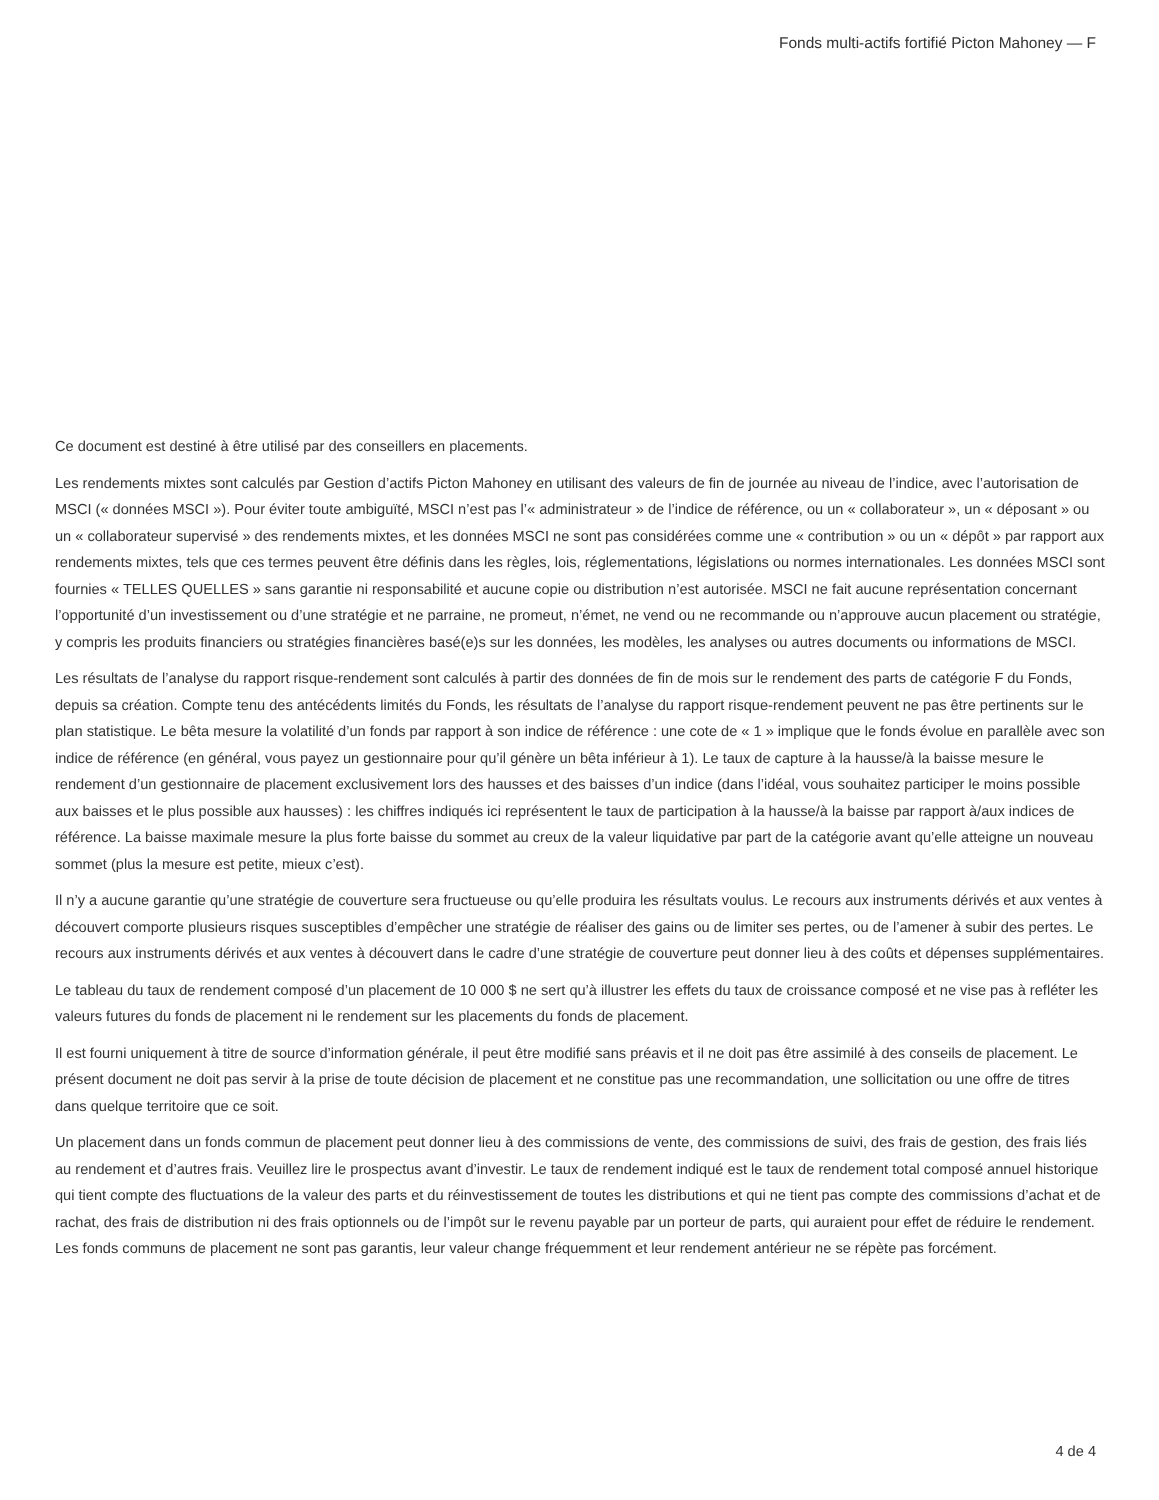Fonds multi-actifs fortifié Picton Mahoney — F
Ce document est destiné à être utilisé par des conseillers en placements.
Les rendements mixtes sont calculés par Gestion d’actifs Picton Mahoney en utilisant des valeurs de fin de journée au niveau de l’indice, avec l’autorisation de MSCI (« données MSCI »). Pour éviter toute ambiguïté, MSCI n’est pas l’« administrateur » de l’indice de référence, ou un « collaborateur », un « déposant » ou un « collaborateur supervisé » des rendements mixtes, et les données MSCI ne sont pas considérées comme une « contribution » ou un « dépôt » par rapport aux rendements mixtes, tels que ces termes peuvent être définis dans les règles, lois, réglementations, législations ou normes internationales. Les données MSCI sont fournies « TELLES QUELLES » sans garantie ni responsabilité et aucune copie ou distribution n’est autorisée. MSCI ne fait aucune représentation concernant l’opportunité d’un investissement ou d’une stratégie et ne parraine, ne promeut, n’émet, ne vend ou ne recommande ou n’approuve aucun placement ou stratégie, y compris les produits financiers ou stratégies financières basé(e)s sur les données, les modèles, les analyses ou autres documents ou informations de MSCI.
Les résultats de l’analyse du rapport risque-rendement sont calculés à partir des données de fin de mois sur le rendement des parts de catégorie F du Fonds, depuis sa création. Compte tenu des antécédents limités du Fonds, les résultats de l’analyse du rapport risque-rendement peuvent ne pas être pertinents sur le plan statistique. Le bêta mesure la volatilité d’un fonds par rapport à son indice de référence : une cote de « 1 » implique que le fonds évolue en parallèle avec son indice de référence (en général, vous payez un gestionnaire pour qu’il génère un bêta inférieur à 1). Le taux de capture à la hausse/à la baisse mesure le rendement d’un gestionnaire de placement exclusivement lors des hausses et des baisses d’un indice (dans l’idéal, vous souhaitez participer le moins possible aux baisses et le plus possible aux hausses) : les chiffres indiqués ici représentent le taux de participation à la hausse/à la baisse par rapport à/aux indices de référence. La baisse maximale mesure la plus forte baisse du sommet au creux de la valeur liquidative par part de la catégorie avant qu’elle atteigne un nouveau sommet (plus la mesure est petite, mieux c’est).
Il n’y a aucune garantie qu’une stratégie de couverture sera fructueuse ou qu’elle produira les résultats voulus. Le recours aux instruments dérivés et aux ventes à découvert comporte plusieurs risques susceptibles d’empêcher une stratégie de réaliser des gains ou de limiter ses pertes, ou de l’amener à subir des pertes. Le recours aux instruments dérivés et aux ventes à découvert dans le cadre d’une stratégie de couverture peut donner lieu à des coûts et dépenses supplémentaires.
Le tableau du taux de rendement composé d’un placement de 10 000 $ ne sert qu’à illustrer les effets du taux de croissance composé et ne vise pas à refléter les valeurs futures du fonds de placement ni le rendement sur les placements du fonds de placement.
Il est fourni uniquement à titre de source d’information générale, il peut être modifié sans préavis et il ne doit pas être assimilé à des conseils de placement. Le présent document ne doit pas servir à la prise de toute décision de placement et ne constitue pas une recommandation, une sollicitation ou une offre de titres dans quelque territoire que ce soit.
Un placement dans un fonds commun de placement peut donner lieu à des commissions de vente, des commissions de suivi, des frais de gestion, des frais liés au rendement et d’autres frais. Veuillez lire le prospectus avant d’investir. Le taux de rendement indiqué est le taux de rendement total composé annuel historique qui tient compte des fluctuations de la valeur des parts et du réinvestissement de toutes les distributions et qui ne tient pas compte des commissions d’achat et de rachat, des frais de distribution ni des frais optionnels ou de l’impôt sur le revenu payable par un porteur de parts, qui auraient pour effet de réduire le rendement. Les fonds communs de placement ne sont pas garantis, leur valeur change fréquemment et leur rendement antérieur ne se répète pas forcément.
4 de 4